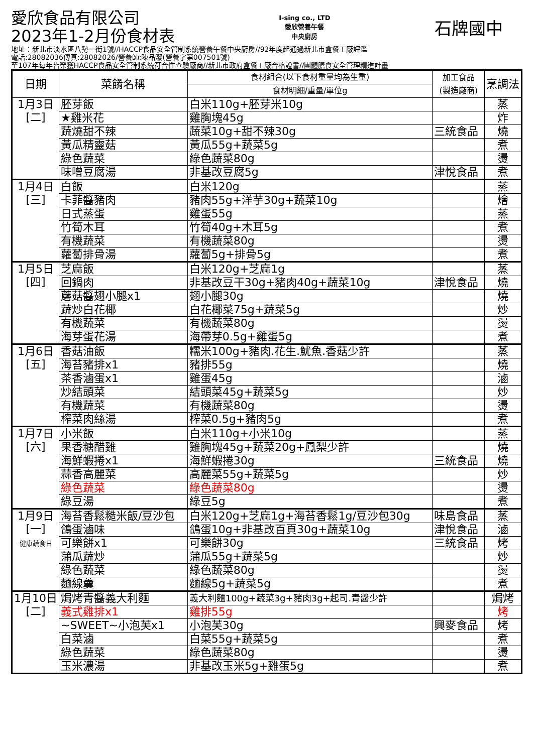愛欣食品有限公司
2023年1-2月份食材表
I-sing co., LTD
愛欣營養午餐
中央廚房
石牌國中
地址：新北市淡水區八勢一街1號//HACCP食品安全管制系統營養午餐中央廚房//92年度起通過新北市盒餐工廠評鑑
電話:28082036傳真:28082026/營養師:陳品潔(營養字第007501號)
至107年每年皆榮獲HACCP食品安全管制系統符合性查驗廠商//新北市政府盒餐工廠合格證書//團體膳食安全管理精進計畫
| 日期 | 菜餚名稱 | 食材組合(以下食材重量均為生重) | 加工食品 (製造廠商) | 烹調法 |
| --- | --- | --- | --- | --- |
| | | 食材明細/重量/單位g | | |
| 1月3日 [二] | 胚芽飯 | 白米110g+胚芽米10g | | 蒸 |
| | ★雞米花 | 雞胸塊45g | | 炸 |
| | 蔬燒甜不辣 | 蔬菜10g+甜不辣30g | 三統食品 | 燒 |
| | 黃瓜精靈菇 | 黃瓜55g+蔬菜5g | | 煮 |
| | 綠色蔬菜 | 綠色蔬菜80g | | 燙 |
| | 味噌豆腐湯 | 非基改豆腐5g | 津悅食品 | 煮 |
| 1月4日 [三] | 白飯 | 白米120g | | 蒸 |
| | 卡菲醬豬肉 | 豬肉55g+洋芋30g+蔬菜10g | | 燴 |
| | 日式蒸蛋 | 雞蛋55g | | 蒸 |
| | 竹筍木耳 | 竹筍40g+木耳5g | | 煮 |
| | 有機蔬菜 | 有機蔬菜80g | | 燙 |
| | 蘿蔔排骨湯 | 蘿蔔5g+排骨5g | | 煮 |
| 1月5日 [四] | 芝麻飯 | 白米120g+芝麻1g | | 蒸 |
| | 回鍋肉 | 非基改豆干30g+豬肉40g+蔬菜10g | 津悅食品 | 燒 |
| | 蘑菇醬翅小腿x1 | 翅小腿30g | | 燒 |
| | 蔬炒白花椰 | 白花椰菜75g+蔬菜5g | | 炒 |
| | 有機蔬菜 | 有機蔬菜80g | | 燙 |
| | 海芽蛋花湯 | 海帶芽0.5g+雞蛋5g | | 煮 |
| 1月6日 [五] | 香菇油飯 | 糯米100g+豬肉.花生.魷魚.香菇少許 | | 蒸 |
| | 海苔豬排x1 | 豬排55g | | 燒 |
| | 茶香滷蛋x1 | 雞蛋45g | | 滷 |
| | 炒結頭菜 | 結頭菜45g+蔬菜5g | | 炒 |
| | 有機蔬菜 | 有機蔬菜80g | | 燙 |
| | 榨菜肉絲湯 | 榨菜0.5g+豬肉5g | | 煮 |
| 1月7日 [六] | 小米飯 | 白米110g+小米10g | | 蒸 |
| | 果香糖醋雞 | 雞胸塊45g+蔬菜20g+鳳梨少許 | | 燒 |
| | 海鮮蝦捲x1 | 海鮮蝦捲30g | 三統食品 | 燒 |
| | 蒜香高麗菜 | 高麗菜55g+蔬菜5g | | 炒 |
| | 綠色蔬菜 | 綠色蔬菜80g | | 燙 |
| | 綠豆湯 | 綠豆5g | | 煮 |
| 1月9日 [一] 健康蔬食日 | 海苔香鬆糙米飯/豆沙包 | 白米120g+芝麻1g+海苔香鬆1g/豆沙包30g | 味島食品 | 蒸 |
| | 鴿蛋滷味 | 鴿蛋10g+非基改百頁30g+蔬菜10g | 津悅食品 | 滷 |
| | 可樂餅x1 | 可樂餅30g | 三統食品 | 烤 |
| | 蒲瓜蔬炒 | 蒲瓜55g+蔬菜5g | | 炒 |
| | 綠色蔬菜 | 綠色蔬菜80g | | 燙 |
| | 麵線羹 | 麵線5g+蔬菜5g | | 煮 |
| 1月10日 [二] | 焗烤青醬義大利麵 | 義大利麵100g+蔬菜3g+豬肉3g+起司.青醬少許 | | 焗烤 |
| | 義式雞排x1 | 雞排55g | | 烤 |
| | ~SWEET~小泡芙x1 | 小泡芙30g | 興麥食品 | 烤 |
| | 白菜滷 | 白菜55g+蔬菜5g | | 煮 |
| | 綠色蔬菜 | 綠色蔬菜80g | | 燙 |
| | 玉米濃湯 | 非基改玉米5g+雞蛋5g | | 煮 |